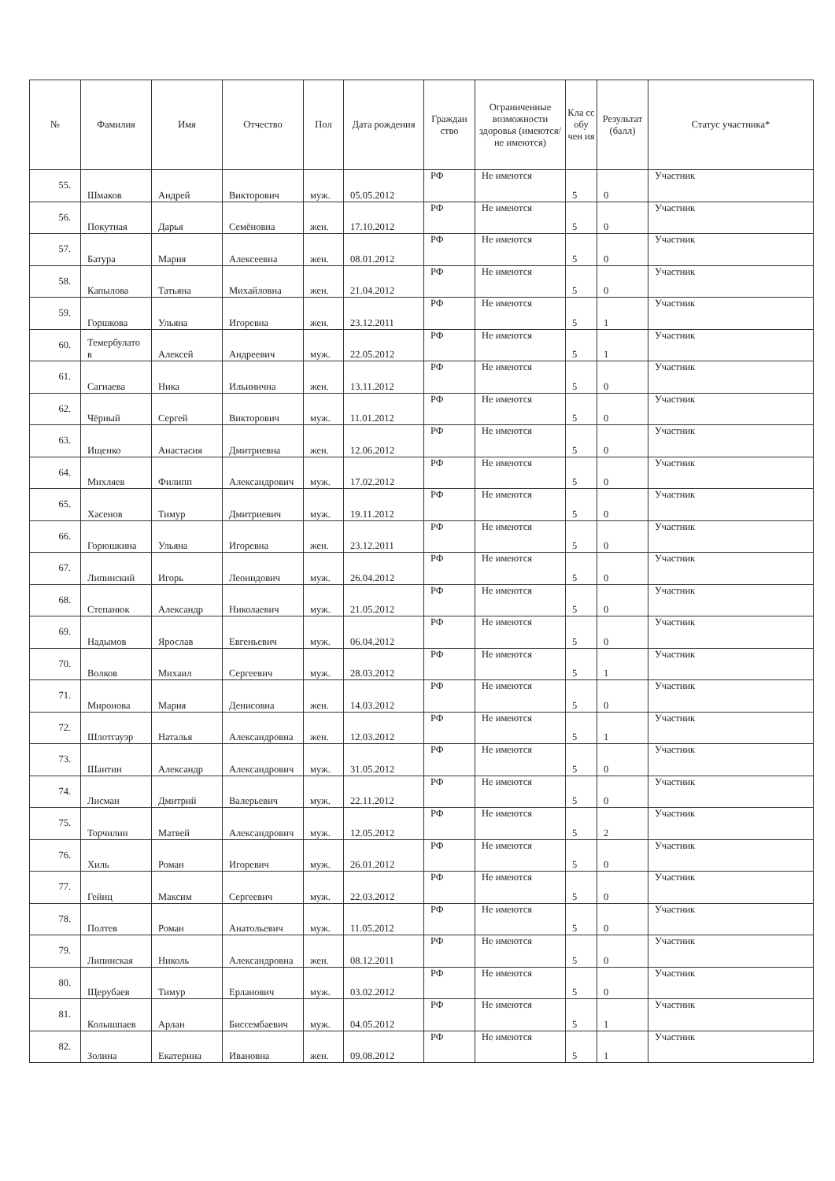| № | Фамилия | Имя | Отчество | Пол | Дата рождения | Граждан ство | Ограниченные возможности здоровья (имеются/не имеются) | Кла сс обу чен ия | Результат (балл) | Статус участника* |
| --- | --- | --- | --- | --- | --- | --- | --- | --- | --- | --- |
| 55. | Шмаков | Андрей | Викторович | муж. | 05.05.2012 | РФ | Не имеются | 5 | 0 | Участник |
| 56. | Покутная | Дарья | Семёновна | жен. | 17.10.2012 | РФ | Не имеются | 5 | 0 | Участник |
| 57. | Батура | Мария | Алексеевна | жен. | 08.01.2012 | РФ | Не имеются | 5 | 0 | Участник |
| 58. | Капылова | Татьяна | Михайловна | жен. | 21.04.2012 | РФ | Не имеются | 5 | 0 | Участник |
| 59. | Горшкова | Ульяна | Игоревна | жен. | 23.12.2011 | РФ | Не имеются | 5 | 1 | Участник |
| 60. | Темербулато в | Алексей | Андреевич | муж. | 22.05.2012 | РФ | Не имеются | 5 | 1 | Участник |
| 61. | Сагнаева | Ника | Ильинична | жен. | 13.11.2012 | РФ | Не имеются | 5 | 0 | Участник |
| 62. | Чёрный | Сергей | Викторович | муж. | 11.01.2012 | РФ | Не имеются | 5 | 0 | Участник |
| 63. | Ищенко | Анастасия | Дмитриевна | жен. | 12.06.2012 | РФ | Не имеются | 5 | 0 | Участник |
| 64. | Михляев | Филипп | Александрович | муж. | 17.02.2012 | РФ | Не имеются | 5 | 0 | Участник |
| 65. | Хасенов | Тимур | Дмитриевич | муж. | 19.11.2012 | РФ | Не имеются | 5 | 0 | Участник |
| 66. | Горюшкина | Ульяна | Игоревна | жен. | 23.12.2011 | РФ | Не имеются | 5 | 0 | Участник |
| 67. | Липинский | Игорь | Леонидович | муж. | 26.04.2012 | РФ | Не имеются | 5 | 0 | Участник |
| 68. | Степанюк | Александр | Николаевич | муж. | 21.05.2012 | РФ | Не имеются | 5 | 0 | Участник |
| 69. | Надымов | Ярослав | Евгеньевич | муж. | 06.04.2012 | РФ | Не имеются | 5 | 0 | Участник |
| 70. | Волков | Михаил | Сергеевич | муж. | 28.03.2012 | РФ | Не имеются | 5 | 1 | Участник |
| 71. | Миронова | Мария | Денисовна | жен. | 14.03.2012 | РФ | Не имеются | 5 | 0 | Участник |
| 72. | Шлотгауэр | Наталья | Александровна | жен. | 12.03.2012 | РФ | Не имеются | 5 | 1 | Участник |
| 73. | Шантин | Александр | Александрович | муж. | 31.05.2012 | РФ | Не имеются | 5 | 0 | Участник |
| 74. | Лисман | Дмитрий | Валерьевич | муж. | 22.11.2012 | РФ | Не имеются | 5 | 0 | Участник |
| 75. | Торчилин | Матвей | Александрович | муж. | 12.05.2012 | РФ | Не имеются | 5 | 2 | Участник |
| 76. | Хиль | Роман | Игоревич | муж. | 26.01.2012 | РФ | Не имеются | 5 | 0 | Участник |
| 77. | Гейнц | Максим | Сергеевич | муж. | 22.03.2012 | РФ | Не имеются | 5 | 0 | Участник |
| 78. | Полтев | Роман | Анатольевич | муж. | 11.05.2012 | РФ | Не имеются | 5 | 0 | Участник |
| 79. | Липинская | Николь | Александровна | жен. | 08.12.2011 | РФ | Не имеются | 5 | 0 | Участник |
| 80. | Щерубаев | Тимур | Ерланович | муж. | 03.02.2012 | РФ | Не имеются | 5 | 0 | Участник |
| 81. | Колышпаев | Арлан | Биссембаевич | муж. | 04.05.2012 | РФ | Не имеются | 5 | 1 | Участник |
| 82. | Золина | Екатерина | Ивановна | жен. | 09.08.2012 | РФ | Не имеются | 5 | 1 | Участник |